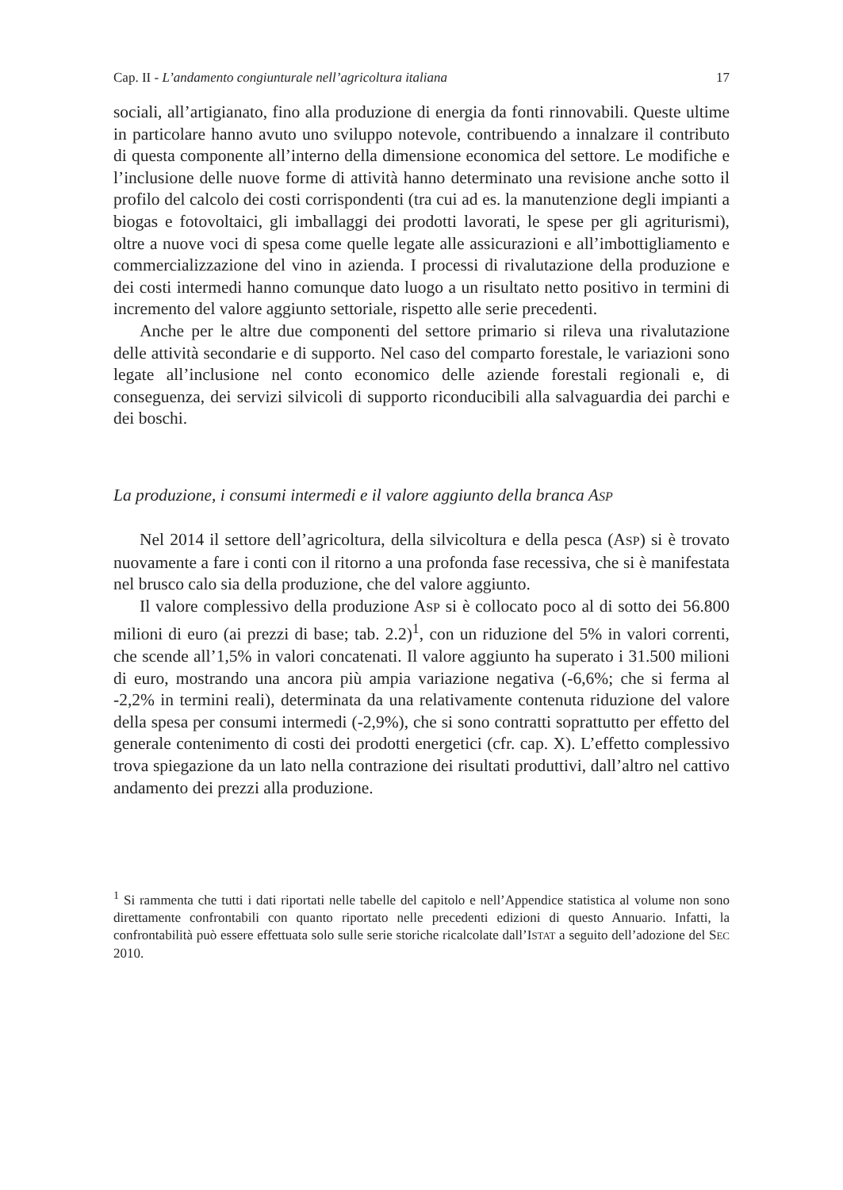Cap. II - L’andamento congiunturale nell’agricoltura italiana 17
sociali, all’artigianato, fino alla produzione di energia da fonti rinnovabili. Queste ultime in particolare hanno avuto uno sviluppo notevole, contribuendo a innalzare il contributo di questa componente all’interno della dimensione economica del settore. Le modifiche e l’inclusione delle nuove forme di attività hanno determinato una revisione anche sotto il profilo del calcolo dei costi corrispondenti (tra cui ad es. la manutenzione degli impianti a biogas e fotovoltaici, gli imballaggi dei prodotti lavorati, le spese per gli agriturismi), oltre a nuove voci di spesa come quelle legate alle assicurazioni e all’imbottigliamento e commercializzazione del vino in azienda. I processi di rivalutazione della produzione e dei costi intermedi hanno comunque dato luogo a un risultato netto positivo in termini di incremento del valore aggiunto settoriale, rispetto alle serie precedenti.
Anche per le altre due componenti del settore primario si rileva una rivalutazione delle attività secondarie e di supporto. Nel caso del comparto forestale, le variazioni sono legate all’inclusione nel conto economico delle aziende forestali regionali e, di conseguenza, dei servizi silvicoli di supporto riconducibili alla salvaguardia dei parchi e dei boschi.
La produzione, i consumi intermedi e il valore aggiunto della branca ASP
Nel 2014 il settore dell’agricoltura, della silvicoltura e della pesca (ASP) si è trovato nuovamente a fare i conti con il ritorno a una profonda fase recessiva, che si è manifestata nel brusco calo sia della produzione, che del valore aggiunto.
Il valore complessivo della produzione ASP si è collocato poco al di sotto dei 56.800 milioni di euro (ai prezzi di base; tab. 2.2)<sup>1</sup>, con un riduzione del 5% in valori correnti, che scende all’1,5% in valori concatenati. Il valore aggiunto ha superato i 31.500 milioni di euro, mostrando una ancora più ampia variazione negativa (-6,6%; che si ferma al -2,2% in termini reali), determinata da una relativamente contenuta riduzione del valore della spesa per consumi intermedi (-2,9%), che si sono contratti soprattutto per effetto del generale contenimento di costi dei prodotti energetici (cfr. cap. X). L’effetto complessivo trova spiegazione da un lato nella contrazione dei risultati produttivi, dall’altro nel cattivo andamento dei prezzi alla produzione.
<sup>1</sup> Si rammenta che tutti i dati riportati nelle tabelle del capitolo e nell’Appendice statistica al volume non sono direttamente confrontabili con quanto riportato nelle precedenti edizioni di questo Annuario. Infatti, la confrontabilità può essere effettuata solo sulle serie storiche ricalcolate dall’ISTAT a seguito dell’adozione del SEC 2010.